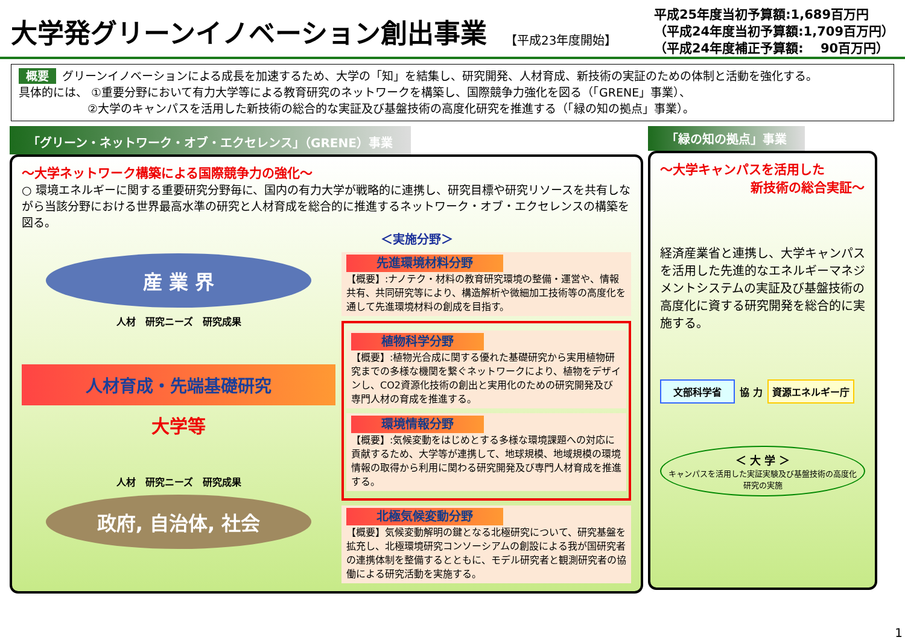大学発グリーンイノベーション創出事業
【平成23年度開始】
平成25年度当初予算額:1,689百万円
（平成24年度当初予算額:1,709百万円）
（平成24年度補正予算額:　 90百万円）
概要 グリーンイノベーションによる成長を加速するため、大学の「知」を結集し、研究開発、人材育成、新技術の実証のための体制と活動を強化する。
具体的には、 ①重要分野において有力大学等による教育研究のネットワークを構築し、国際競争力強化を図る（「GRENE」事業）、
　　　　　　②大学のキャンパスを活用した新技術の総合的な実証及び基盤技術の高度化研究を推進する（「緑の知の拠点」事業）。
「グリーン・ネットワーク・オブ・エクセレンス」（GRENE）事業
～大学ネットワーク構築による国際競争力の強化～
○ 環境エネルギーに関する重要研究分野毎に、国内の有力大学が戦略的に連携し、研究目標や研究リソースを共有しながら当該分野における世界最高水準の研究と人材育成を総合的に推進するネットワーク・オブ・エクセレンスの構築を図る。
＜実施分野＞
産 業 界
人材　研究ニーズ　研究成果
人材育成・先端基礎研究
大学等
人材　研究ニーズ　研究成果
政府, 自治体, 社会
先進環境材料分野
【概要】:ナノテク・材料の教育研究環境の整備・運営や、情報共有、共同研究等により、構造解析や微細加工技術等の高度化を通して先進環境材料の創成を目指す。
植物科学分野
【概要】:植物光合成に関する優れた基礎研究から実用植物研究までの多様な機関を繋ぐネットワークにより、植物をデザインし、CO2資源化技術の創出と実用化のための研究開発及び専門人材の育成を推進する。
環境情報分野
【概要】:気候変動をはじめとする多様な環境課題への対応に貢献するため、大学等が連携して、地球規模、地域規模の環境情報の取得から利用に関わる研究開発及び専門人材育成を推進する。
北極気候変動分野
【概要】気候変動解明の鍵となる北極研究について、研究基盤を拡充し、北極環境研究コンソーシアムの創設による我が国研究者の連携体制を整備するとともに、モデル研究者と観測研究者の協働による研究活動を実施する。
「緑の知の拠点」事業
～大学キャンパスを活用した
新技術の総合実証～
経済産業省と連携し、大学キャンパスを活用した先進的なエネルギーマネジメントシステムの実証及び基盤技術の高度化に資する研究開発を総合的に実施する。
文部科学省 協 力 資源エネルギー庁
＜ 大 学 ＞
キャンパスを活用した実証実験及び基盤技術の高度化研究の実施
1